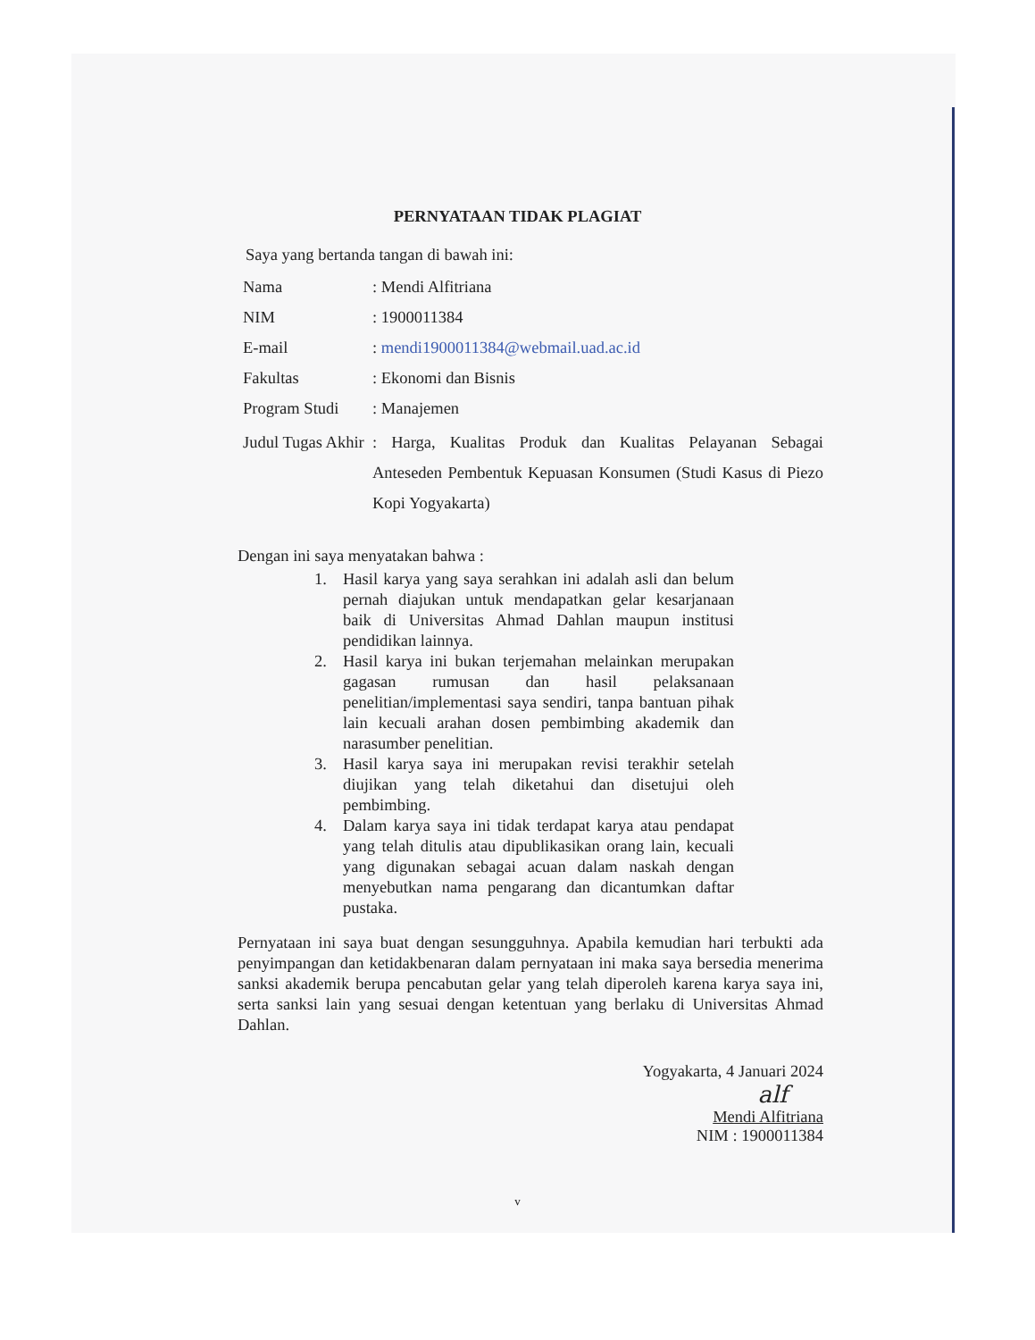PERNYATAAN TIDAK PLAGIAT
Saya yang bertanda tangan di bawah ini:
| Nama | : Mendi Alfitriana |
| NIM | : 1900011384 |
| E-mail | : mendi1900011384@webmail.uad.ac.id |
| Fakultas | : Ekonomi dan Bisnis |
| Program Studi | : Manajemen |
| Judul Tugas Akhir | : Harga, Kualitas Produk dan Kualitas Pelayanan Sebagai Anteseden Pembentuk Kepuasan Konsumen (Studi Kasus di Piezo Kopi Yogyakarta) |
Dengan ini saya menyatakan bahwa :
1. Hasil karya yang saya serahkan ini adalah asli dan belum pernah diajukan untuk mendapatkan gelar kesarjanaan baik di Universitas Ahmad Dahlan maupun institusi pendidikan lainnya.
2. Hasil karya ini bukan terjemahan melainkan merupakan gagasan rumusan dan hasil pelaksanaan penelitian/implementasi saya sendiri, tanpa bantuan pihak lain kecuali arahan dosen pembimbing akademik dan narasumber penelitian.
3. Hasil karya saya ini merupakan revisi terakhir setelah diujikan yang telah diketahui dan disetujui oleh pembimbing.
4. Dalam karya saya ini tidak terdapat karya atau pendapat yang telah ditulis atau dipublikasikan orang lain, kecuali yang digunakan sebagai acuan dalam naskah dengan menyebutkan nama pengarang dan dicantumkan daftar pustaka.
Pernyataan ini saya buat dengan sesungguhnya. Apabila kemudian hari terbukti ada penyimpangan dan ketidakbenaran dalam pernyataan ini maka saya bersedia menerima sanksi akademik berupa pencabutan gelar yang telah diperoleh karena karya saya ini, serta sanksi lain yang sesuai dengan ketentuan yang berlaku di Universitas Ahmad Dahlan.
Yogyakarta, 4 Januari 2024
alf
Mendi Alfitriana
NIM : 1900011384
v